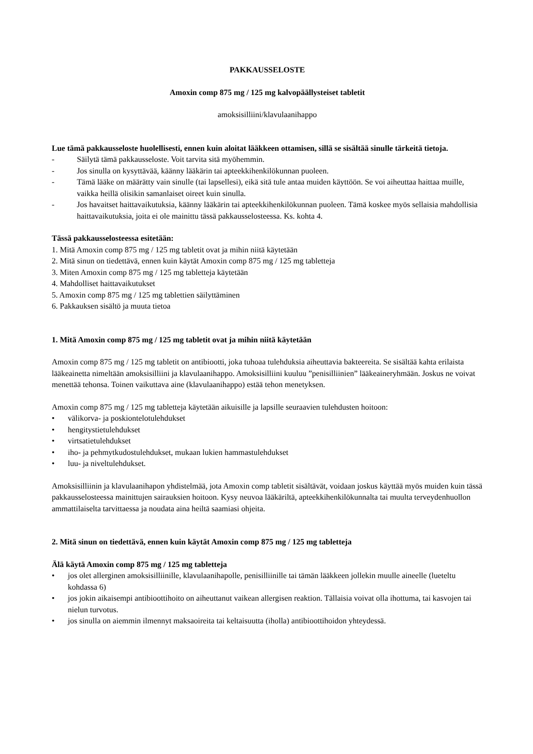PAKKAUSSELOSTE
Amoxin comp 875 mg / 125 mg kalvopäällysteiset tabletit
amoksisilliini/klavulaanihappo
Lue tämä pakkausseloste huolellisesti, ennen kuin aloitat lääkkeen ottamisen, sillä se sisältää sinulle tärkeitä tietoja.
- Säilytä tämä pakkausseloste. Voit tarvita sitä myöhemmin.
- Jos sinulla on kysyttävää, käänny lääkärin tai apteekkihenkilökunnan puoleen.
- Tämä lääke on määrätty vain sinulle (tai lapsellesi), eikä sitä tule antaa muiden käyttöön. Se voi aiheuttaa haittaa muille, vaikka heillä olisikin samanlaiset oireet kuin sinulla.
- Jos havaitset haittavaikutuksia, käänny lääkärin tai apteekkihenkilökunnan puoleen. Tämä koskee myös sellaisia mahdollisia haittavaikutuksia, joita ei ole mainittu tässä pakkausselosteessa. Ks. kohta 4.
Tässä pakkausselosteessa esitetään:
1. Mitä Amoxin comp 875 mg / 125 mg tabletit ovat ja mihin niitä käytetään
2. Mitä sinun on tiedettävä, ennen kuin käytät Amoxin comp 875 mg / 125 mg tabletteja
3. Miten Amoxin comp 875 mg / 125 mg tabletteja käytetään
4. Mahdolliset haittavaikutukset
5. Amoxin comp 875 mg / 125 mg tablettien säilyttäminen
6. Pakkauksen sisältö ja muuta tietoa
1. Mitä Amoxin comp 875 mg / 125 mg tabletit ovat ja mihin niitä käytetään
Amoxin comp 875 mg / 125 mg tabletit on antibiootti, joka tuhoaa tulehduksia aiheuttavia bakteereita. Se sisältää kahta erilaista lääkeainetta nimeltään amoksisilliini ja klavulaanihappo. Amoksisilliini kuuluu ”penisilliinien” lääkeaineryhmään. Joskus ne voivat menettää tehonsa. Toinen vaikuttava aine (klavulaanihappo) estää tehon menetyksen.
Amoxin comp 875 mg / 125 mg tabletteja käytetään aikuisille ja lapsille seuraavien tulehdusten hoitoon:
• välikorva- ja poskiontelotulehdukset
• hengitystietulehdukset
• virtsatietulehdukset
• iho- ja pehmytkudostulehdukset, mukaan lukien hammastulehdukset
• luu- ja niveltulehdukset.
Amoksisilliinin ja klavulaanihapon yhdistelmää, jota Amoxin comp tabletit sisältävät, voidaan joskus käyttää myös muiden kuin tässä pakkausselosteessa mainittujen sairauksien hoitoon. Kysy neuvoa lääkäriltä, apteekkihenkilökunnalta tai muulta terveydenhuollon ammattilaiselta tarvittaessa ja noudata aina heiltä saamiasi ohjeita.
2. Mitä sinun on tiedettävä, ennen kuin käytät Amoxin comp 875 mg / 125 mg tabletteja
Älä käytä Amoxin comp 875 mg / 125 mg tabletteja
• jos olet allerginen amoksisilliinille, klavulaanihapolle, penisilliinille tai tämän lääkkeen jollekin muulle aineelle (lueteltu kohdassa 6)
• jos jokin aikaisempi antibioottihoito on aiheuttanut vaikean allergisen reaktion. Tällaisia voivat olla ihottuma, tai kasvojen tai nielun turvotus.
• jos sinulla on aiemmin ilmennyt maksaoireita tai keltaisuutta (iholla) antibioottihoidon yhteydessä.